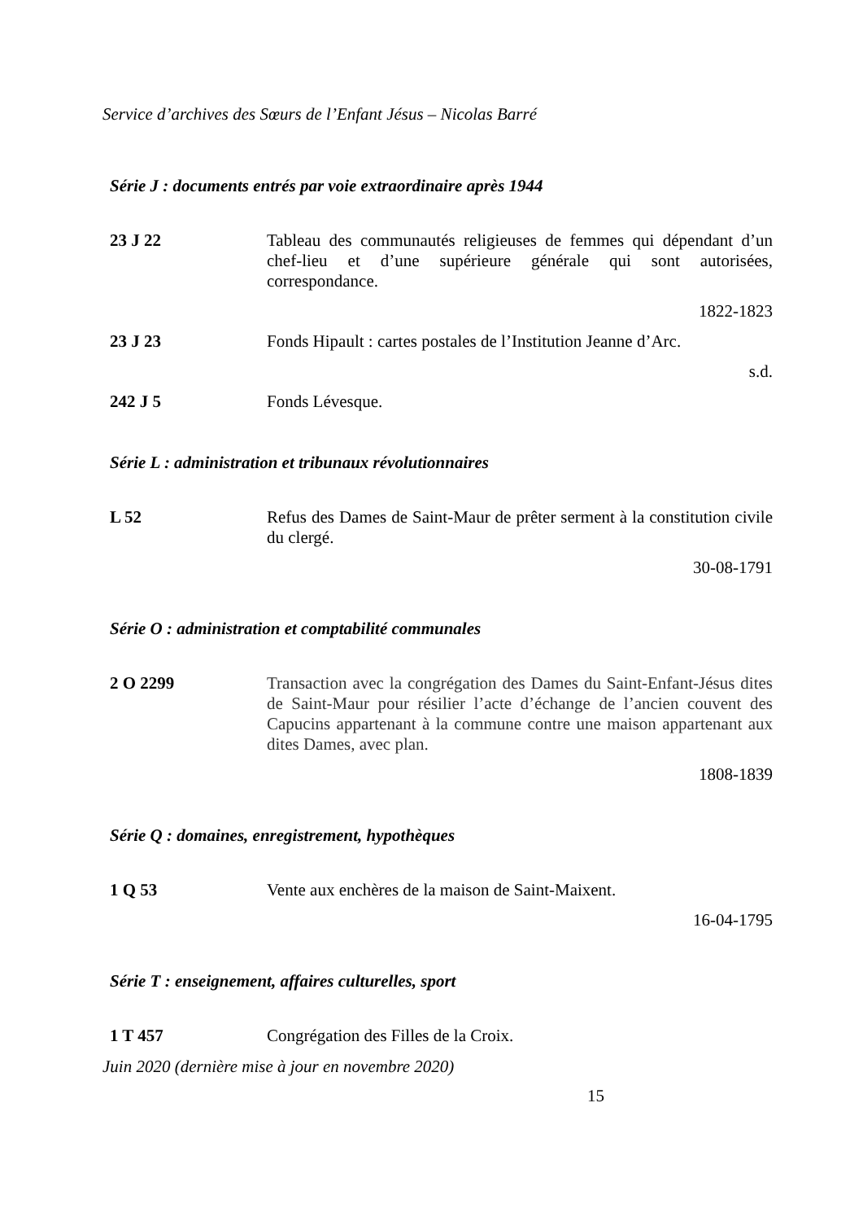Service d’archives des Sœurs de l’Enfant Jésus – Nicolas Barré
Série J : documents entrés par voie extraordinaire après 1944
23 J 22 Tableau des communautés religieuses de femmes qui dépendant d’un chef-lieu et d’une supérieure générale qui sont autorisées, correspondance.
1822-1823
23 J 23 Fonds Hipault : cartes postales de l’Institution Jeanne d’Arc.
s.d.
242 J 5 Fonds Lévesque.
Série L : administration et tribunaux révolutionnaires
L 52 Refus des Dames de Saint-Maur de prêter serment à la constitution civile du clergé.
30-08-1791
Série O : administration et comptabilité communales
2 O 2299 Transaction avec la congrégation des Dames du Saint-Enfant-Jésus dites de Saint-Maur pour résilier l’acte d’échange de l’ancien couvent des Capucins appartenant à la commune contre une maison appartenant aux dites Dames, avec plan.
1808-1839
Série Q : domaines, enregistrement, hypothèques
1 Q 53 Vente aux enchères de la maison de Saint-Maixent.
16-04-1795
Série T : enseignement, affaires culturelles, sport
1 T 457 Congrégation des Filles de la Croix.
Juin 2020 (dernière mise à jour en novembre 2020)
15